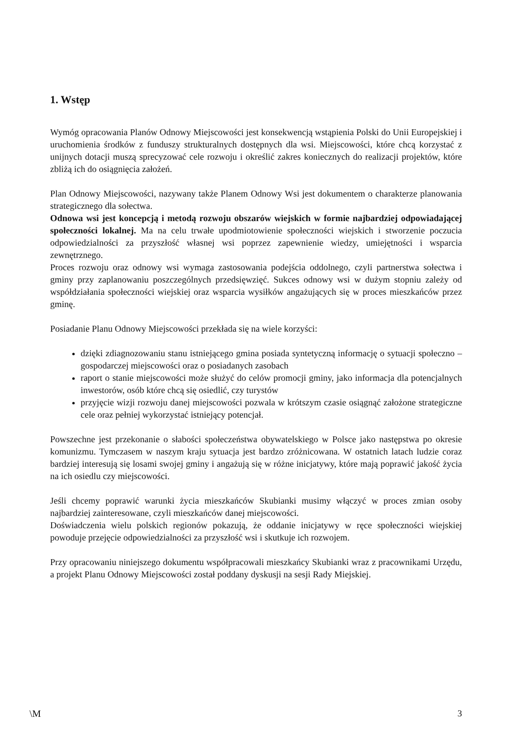1. Wstęp
Wymóg opracowania Planów Odnowy Miejscowości jest konsekwencją wstąpienia Polski do Unii Europejskiej i uruchomienia środków z funduszy strukturalnych dostępnych dla wsi. Miejscowości, które chcą korzystać z unijnych dotacji muszą sprecyzować cele rozwoju i określić zakres koniecznych do realizacji projektów, które zbliżą ich do osiągnięcia założeń.
Plan Odnowy Miejscowości, nazywany także Planem Odnowy Wsi jest dokumentem o charakterze planowania strategicznego dla sołectwa.
Odnowa wsi jest koncepcją i metodą rozwoju obszarów wiejskich w formie najbardziej odpowiadającej społeczności lokalnej. Ma na celu trwałe upodmiotowienie społeczności wiejskich i stworzenie poczucia odpowiedzialności za przyszłość własnej wsi poprzez zapewnienie wiedzy, umiejętności i wsparcia zewnętrznego.
Proces rozwoju oraz odnowy wsi wymaga zastosowania podejścia oddolnego, czyli partnerstwa sołectwa i gminy przy zaplanowaniu poszczególnych przedsięwzięć. Sukces odnowy wsi w dużym stopniu zależy od współdziałania społeczności wiejskiej oraz wsparcia wysiłków angażujących się w proces mieszkańców przez gminę.
Posiadanie Planu Odnowy Miejscowości przekłada się na wiele korzyści:
dzięki zdiagnozowaniu stanu istniejącego gmina posiada syntetyczną informację o sytuacji społeczno – gospodarczej miejscowości oraz o posiadanych zasobach
raport o stanie miejscowości może służyć do celów promocji gminy, jako informacja dla potencjalnych inwestorów, osób które chcą się osiedlić, czy turystów
przyjęcie wizji rozwoju danej miejscowości pozwala w krótszym czasie osiągnąć założone strategiczne cele oraz pełniej wykorzystać istniejący potencjał.
Powszechne jest przekonanie o słabości społeczeństwa obywatelskiego w Polsce jako następstwa po okresie komunizmu. Tymczasem w naszym kraju sytuacja jest bardzo zróżnicowana. W ostatnich latach ludzie coraz bardziej interesują się losami swojej gminy i angażują się w różne inicjatywy, które mają poprawić jakość życia na ich osiedlu czy miejscowości.
Jeśli chcemy poprawić warunki życia mieszkańców Skubianki musimy włączyć w proces zmian osoby najbardziej zainteresowane, czyli mieszkańców danej miejscowości.
Doświadczenia wielu polskich regionów pokazują, że oddanie inicjatywy w ręce społeczności wiejskiej powoduje przejęcie odpowiedzialności za przyszłość wsi i skutkuje ich rozwojem.
Przy opracowaniu niniejszego dokumentu współpracowali mieszkańcy Skubianki wraz z pracownikami Urzędu, a projekt Planu Odnowy Miejscowości został poddany dyskusji na sesji Rady Miejskiej.
\M 3